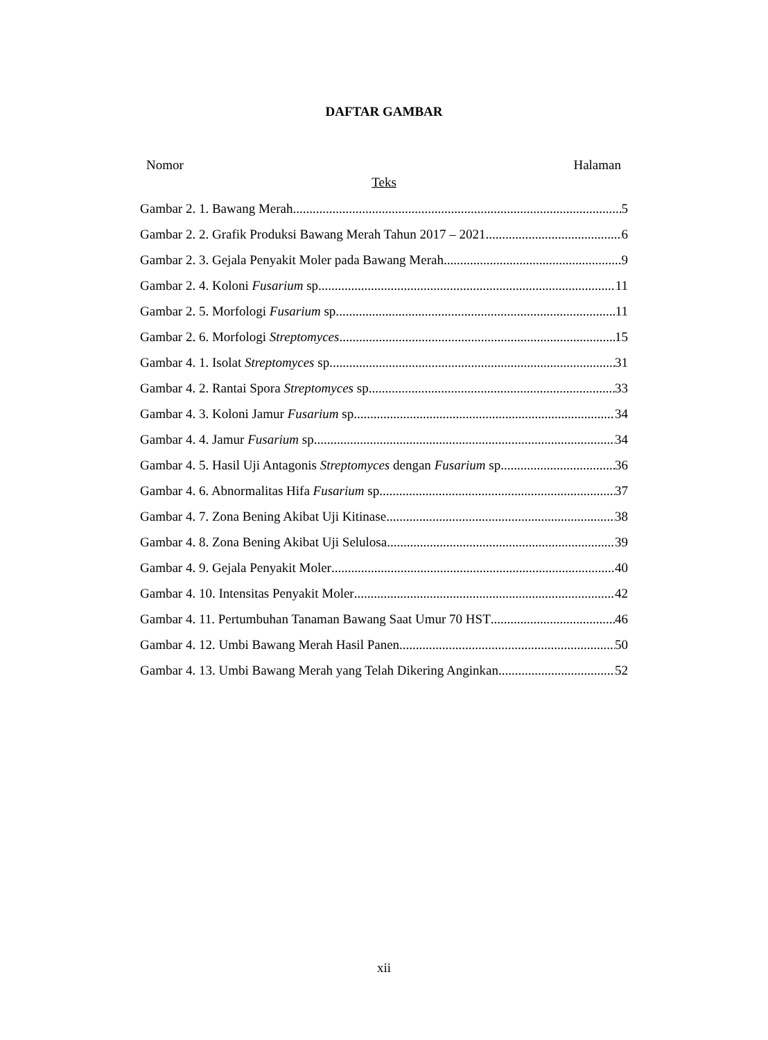DAFTAR GAMBAR
Nomor Halaman
Teks
Gambar 2. 1. Bawang Merah 5
Gambar 2. 2. Grafik Produksi Bawang Merah Tahun 2017 – 2021 6
Gambar 2. 3. Gejala Penyakit Moler pada Bawang Merah 9
Gambar 2. 4. Koloni Fusarium sp. 11
Gambar 2. 5. Morfologi Fusarium sp. 11
Gambar 2. 6. Morfologi Streptomyces 15
Gambar 4. 1. Isolat Streptomyces sp. 31
Gambar 4. 2. Rantai Spora Streptomyces sp. 33
Gambar 4. 3. Koloni Jamur Fusarium sp. 34
Gambar 4. 4. Jamur Fusarium sp. 34
Gambar 4. 5. Hasil Uji Antagonis Streptomyces dengan Fusarium sp. 36
Gambar 4. 6. Abnormalitas Hifa Fusarium sp. 37
Gambar 4. 7. Zona Bening Akibat Uji Kitinase 38
Gambar 4. 8. Zona Bening Akibat Uji Selulosa 39
Gambar 4. 9. Gejala Penyakit Moler 40
Gambar 4. 10. Intensitas Penyakit Moler 42
Gambar 4. 11. Pertumbuhan Tanaman Bawang Saat Umur 70 HST 46
Gambar 4. 12. Umbi Bawang Merah Hasil Panen 50
Gambar 4. 13. Umbi Bawang Merah yang Telah Dikering Anginkan 52
xii